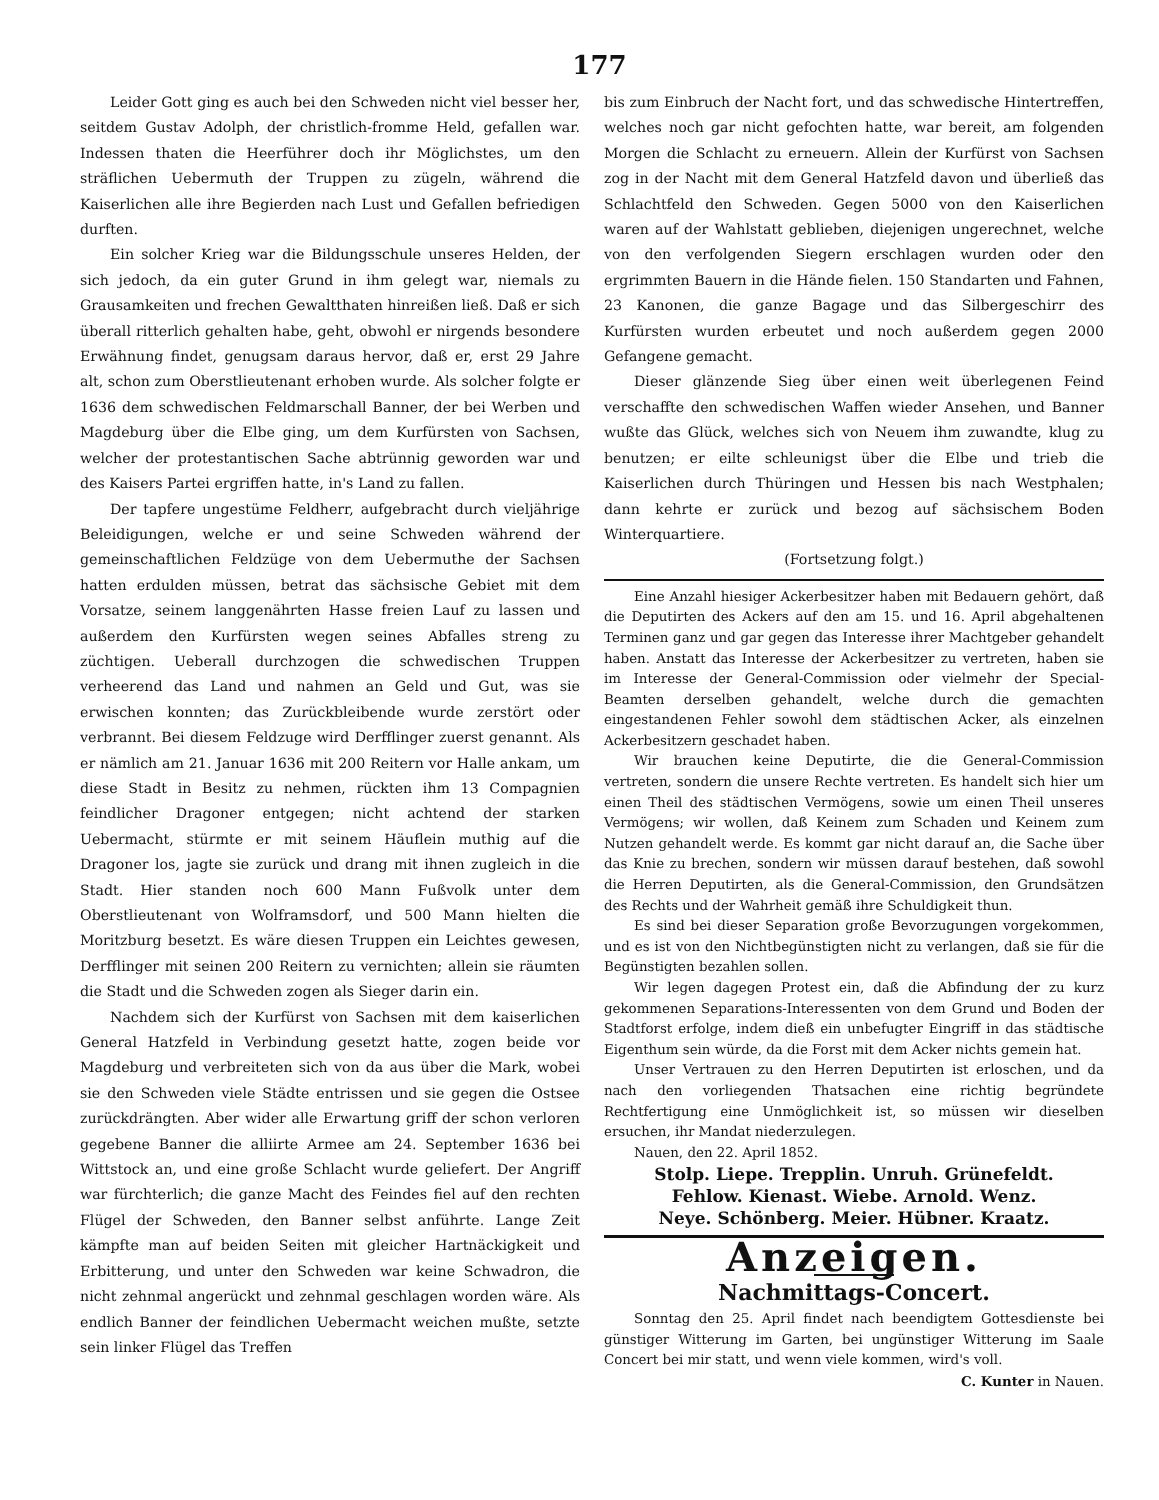177
Leider Gott ging es auch bei den Schweden nicht viel besser her, seitdem Gustav Adolph, der christlich-fromme Held, gefallen war. Indessen thaten die Heerführer doch ihr Möglichstes, um den sträflichen Uebermuth der Truppen zu zügeln, während die Kaiserlichen alle ihre Begierden nach Lust und Gefallen befriedigen durften.
Ein solcher Krieg war die Bildungsschule unseres Helden, der sich jedoch, da ein guter Grund in ihm gelegt war, niemals zu Grausamkeiten und frechen Gewaltthaten hinreißen ließ. Daß er sich überall ritterlich gehalten habe, geht, obwohl er nirgends besondere Erwähnung findet, genugsam daraus hervor, daß er, erst 29 Jahre alt, schon zum Oberstlieutenant erhoben wurde. Als solcher folgte er 1636 dem schwedischen Feldmarschall Banner, der bei Werben und Magdeburg über die Elbe ging, um dem Kurfürsten von Sachsen, welcher der protestantischen Sache abtrünnig geworden war und des Kaisers Partei ergriffen hatte, in's Land zu fallen.
Der tapfere ungestüme Feldherr, aufgebracht durch vieljährige Beleidigungen, welche er und seine Schweden während der gemeinschaftlichen Feldzüge von dem Uebermuthe der Sachsen hatten erdulden müssen, betrat das sächsische Gebiet mit dem Vorsatze, seinem langgenährten Hasse freien Lauf zu lassen und außerdem den Kurfürsten wegen seines Abfalles streng zu züchtigen. Ueberall durchzogen die schwedischen Truppen verheerend das Land und nahmen an Geld und Gut, was sie erwischen konnten; das Zurückbleibende wurde zerstört oder verbrannt. Bei diesem Feldzuge wird Derfflinger zuerst genannt. Als er nämlich am 21. Januar 1636 mit 200 Reitern vor Halle ankam, um diese Stadt in Besitz zu nehmen, rückten ihm 13 Compagnien feindlicher Dragoner entgegen; nicht achtend der starken Uebermacht, stürmte er mit seinem Häuflein muthig auf die Dragoner los, jagte sie zurück und drang mit ihnen zugleich in die Stadt. Hier standen noch 600 Mann Fußvolk unter dem Oberstlieutenant von Wolframsdorf, und 500 Mann hielten die Moritzburg besetzt. Es wäre diesen Truppen ein Leichtes gewesen, Derfflinger mit seinen 200 Reitern zu vernichten; allein sie räumten die Stadt und die Schweden zogen als Sieger darin ein.
Nachdem sich der Kurfürst von Sachsen mit dem kaiserlichen General Hatzfeld in Verbindung gesetzt hatte, zogen beide vor Magdeburg und verbreiteten sich von da aus über die Mark, wobei sie den Schweden viele Städte entrissen und sie gegen die Ostsee zurückdrängten. Aber wider alle Erwartung griff der schon verloren gegebene Banner die alliirte Armee am 24. September 1636 bei Wittstock an, und eine große Schlacht wurde geliefert. Der Angriff war fürchterlich; die ganze Macht des Feindes fiel auf den rechten Flügel der Schweden, den Banner selbst anführte. Lange Zeit kämpfte man auf beiden Seiten mit gleicher Hartnäckigkeit und Erbitterung, und unter den Schweden war keine Schwadron, die nicht zehnmal angerückt und zehnmal geschlagen worden wäre. Als endlich Banner der feindlichen Uebermacht weichen mußte, setzte sein linker Flügel das Treffen
bis zum Einbruch der Nacht fort, und das schwedische Hintertreffen, welches noch gar nicht gefochten hatte, war bereit, am folgenden Morgen die Schlacht zu erneuern. Allein der Kurfürst von Sachsen zog in der Nacht mit dem General Hatzfeld davon und überließ das Schlachtfeld den Schweden. Gegen 5000 von den Kaiserlichen waren auf der Wahlstatt geblieben, diejenigen ungerechnet, welche von den verfolgenden Siegern erschlagen wurden oder den ergrimmten Bauern in die Hände fielen. 150 Standarten und Fahnen, 23 Kanonen, die ganze Bagage und das Silbergeschirr des Kurfürsten wurden erbeutet und noch außerdem gegen 2000 Gefangene gemacht.
Dieser glänzende Sieg über einen weit überlegenen Feind verschaffte den schwedischen Waffen wieder Ansehen, und Banner wußte das Glück, welches sich von Neuem ihm zuwandte, klug zu benutzen; er eilte schleunigst über die Elbe und trieb die Kaiserlichen durch Thüringen und Hessen bis nach Westphalen; dann kehrte er zurück und bezog auf sächsischem Boden Winterquartiere.
(Fortsetzung folgt.)
Eine Anzahl hiesiger Ackerbesitzer haben mit Bedauern gehört, daß die Deputirten des Ackers auf den am 15. und 16. April abgehaltenen Terminen ganz und gar gegen das Interesse ihrer Machtgeber gehandelt haben. Anstatt das Interesse der Ackerbesitzer zu vertreten, haben sie im Interesse der General-Commission oder vielmehr der Special-Beamten derselben gehandelt, welche durch die gemachten eingestandenen Fehler sowohl dem städtischen Acker, als einzelnen Ackerbesitzern geschadet haben.
Wir brauchen keine Deputirte, die die General-Commission vertreten, sondern die unsere Rechte vertreten. Es handelt sich hier um einen Theil des städtischen Vermögens, sowie um einen Theil unseres Vermögens; wir wollen, daß Keinem zum Schaden und Keinem zum Nutzen gehandelt werde. Es kommt gar nicht darauf an, die Sache über das Knie zu brechen, sondern wir müssen darauf bestehen, daß sowohl die Herren Deputirten, als die General-Commission, den Grundsätzen des Rechts und der Wahrheit gemäß ihre Schuldigkeit thun.
Es sind bei dieser Separation große Bevorzugungen vorgekommen, und es ist von den Nichtbegünstigten nicht zu verlangen, daß sie für die Begünstigten bezahlen sollen.
Wir legen dagegen Protest ein, daß die Abfindung der zu kurz gekommenen Separations-Interessenten von dem Grund und Boden der Stadtforst erfolge, indem dieß ein unbefugter Eingriff in das städtische Eigenthum sein würde, da die Forst mit dem Acker nichts gemein hat.
Unser Vertrauen zu den Herren Deputirten ist erloschen, und da nach den vorliegenden Thatsachen eine richtig begründete Rechtfertigung eine Unmöglichkeit ist, so müssen wir dieselben ersuchen, ihr Mandat niederzulegen.
Nauen, den 22. April 1852.
Stolp. Liepe. Trepplin. Unruh. Grünefeldt.
Fehlow. Kienast. Wiebe. Arnold. Wenz.
Neye. Schönberg. Meier. Hübner. Kraatz.
Anzeigen.
Nachmittags-Concert.
Sonntag den 25. April findet nach beendigtem Gottesdienste bei günstiger Witterung im Garten, bei ungünstiger Witterung im Saale Concert bei mir statt, und wenn viele kommen, wird's voll.
C. Kunter in Nauen.